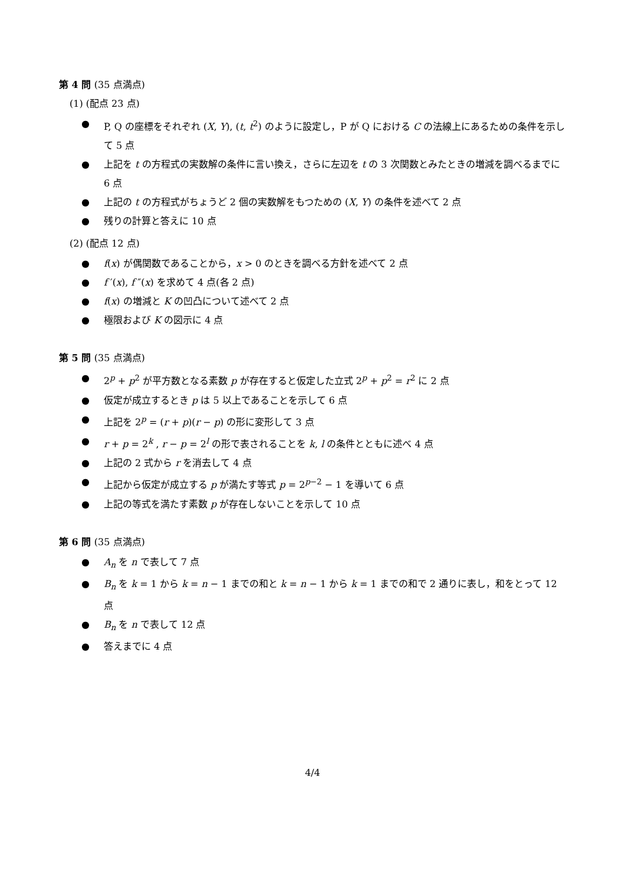第 4 問 (35 点満点)
(1) (配点 23 点)
● P, Q の座標をそれぞれ (X, Y), (t, t<sup>2</sup>) のように設定し，P が Q における C の法線上にあるための条件を示して 5 点
● 上記を t の方程式の実数解の条件に言い換え，さらに左辺を t の 3 次関数とみたときの増減を調べるまでに 6 点
● 上記の t の方程式がちょうど 2 個の実数解をもつための (X, Y) の条件を述べて 2 点
● 残りの計算と答えに 10 点
(2) (配点 12 点)
● f(x) が偶関数であることから，x > 0 のときを調べる方針を述べて 2 点
● f ′(x), f ″(x) を求めて 4 点(各 2 点)
● f(x) の増減と K の凹凸について述べて 2 点
● 極限および K の図示に 4 点
第 5 問 (35 点満点)
● 2<sup>p</sup> + p<sup>2</sup> が平方数となる素数 p が存在すると仮定した立式 2<sup>p</sup> + p<sup>2</sup> = r<sup>2</sup> に 2 点
● 仮定が成立するとき p は 5 以上であることを示して 6 点
● 上記を 2<sup>p</sup> = (r + p)(r − p) の形に変形して 3 点
● r + p = 2<sup>k</sup> , r − p = 2<sup>l</sup> の形で表されることを k, l の条件とともに述べ 4 点
● 上記の 2 式から r を消去して 4 点
● 上記から仮定が成立する p が満たす等式 p = 2<sup>p−2</sup> − 1 を導いて 6 点
● 上記の等式を満たす素数 p が存在しないことを示して 10 点
第 6 問 (35 点満点)
● A<sub>n</sub> を n で表して 7 点
● B<sub>n</sub> を k = 1 から k = n − 1 までの和と k = n − 1 から k = 1 までの和で 2 通りに表し，和をとって 12 点
● B<sub>n</sub> を n で表して 12 点
● 答えまでに 4 点
4/4